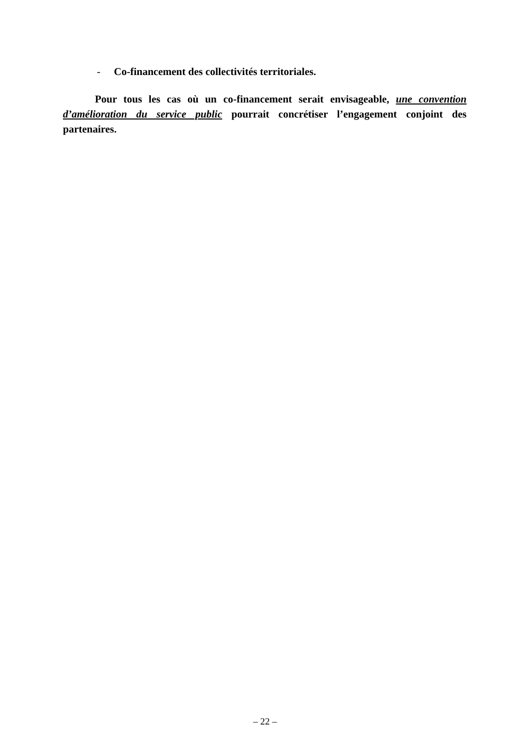- Co-financement des collectivités territoriales.
Pour tous les cas où un co-financement serait envisageable, une convention d’amélioration du service public pourrait concrétiser l’engagement conjoint des partenaires.
– 22 –